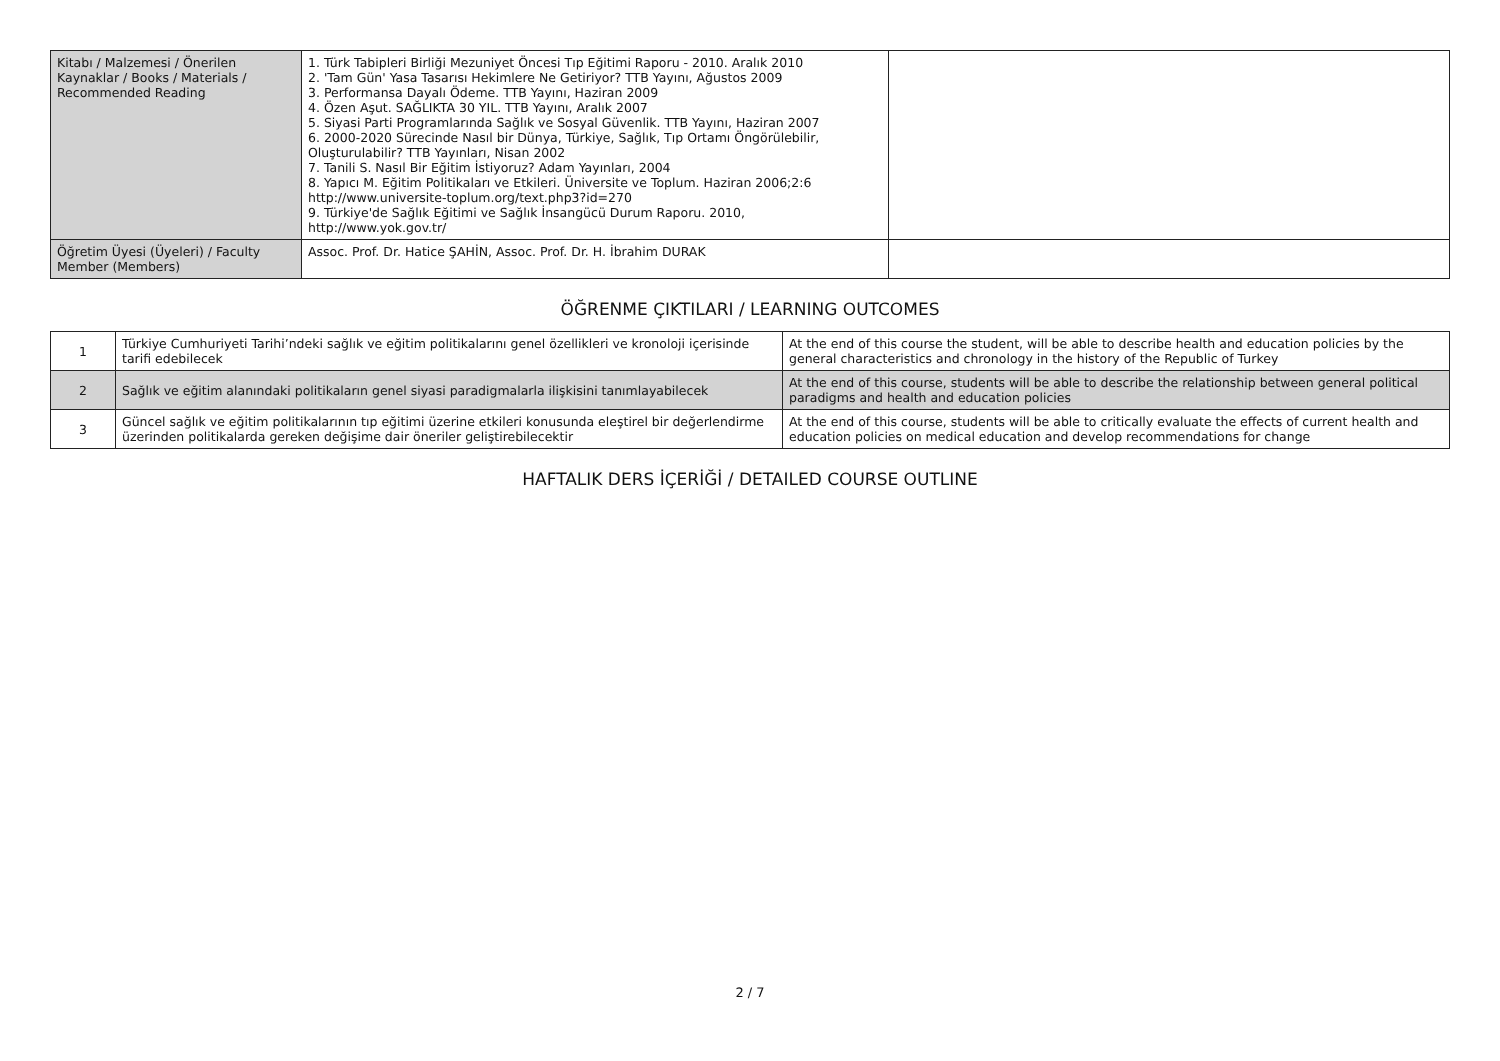| Kitabı / Malzemesi / Önerilen Kaynaklar / Books / Materials / Recommended Reading | 1. Türk Tabipleri Birliği Mezuniyet Öncesi Tıp Eğitimi Raporu - 2010. Aralık 2010 2. 'Tam Gün' Yasa Tasarısı Hekimlere Ne Getiriyor? TTB Yayını, Ağustos 2009 3. Performansa Dayalı Ödeme. TTB Yayını, Haziran 2009 4. Özen Aşut. SAĞLIKTA 30 YIL. TTB Yayını, Aralık 2007 5. Siyasi Parti Programlarında Sağlık ve Sosyal Güvenlik. TTB Yayını, Haziran 2007 6. 2000-2020 Sürecinde Nasıl bir Dünya, Türkiye, Sağlık, Tıp Ortamı Öngörülebilir, Oluşturulabilir? TTB Yayınları, Nisan 2002 7. Tanili S. Nasıl Bir Eğitim İstiyoruz? Adam Yayınları, 2004 8. Yapıcı M. Eğitim Politikaları ve Etkileri. Üniversite ve Toplum. Haziran 2006;2:6 http://www.universite-toplum.org/text.php3?id=270 9. Türkiye'de Sağlık Eğitimi ve Sağlık İnsangücü Durum Raporu. 2010, http://www.yok.gov.tr/ | |
| Öğretim Üyesi (Üyeleri) / Faculty Member (Members) | Assoc. Prof. Dr. Hatice ŞAHİN, Assoc. Prof. Dr. H. İbrahim DURAK | |
ÖĞRENME ÇIKTILARI / LEARNING OUTCOMES
| 1 | Türkiye Cumhuriyeti Tarihi’ndeki sağlık ve eğitim politikalarını genel özellikleri ve kronoloji içerisinde tarifi edebilecek | At the end of this course the student, will be able to describe health and education policies by the general characteristics and chronology in the history of the Republic of Turkey |
| 2 | Sağlık ve eğitim alanındaki politikaların genel siyasi paradigmalarla ilişkisini tanımlayabilecek | At the end of this course, students will be able to describe the relationship between general political paradigms and health and education policies |
| 3 | Güncel sağlık ve eğitim politikalarının tıp eğitimi üzerine etkileri konusunda eleştirel bir değerlendirme üzerinden politikalarda gereken değişime dair öneriler geliştirebilecektir | At the end of this course, students will be able to critically evaluate the effects of current health and education policies on medical education and develop recommendations for change |
HAFTALIK DERS İÇERİĞİ / DETAILED COURSE OUTLINE
2 / 7